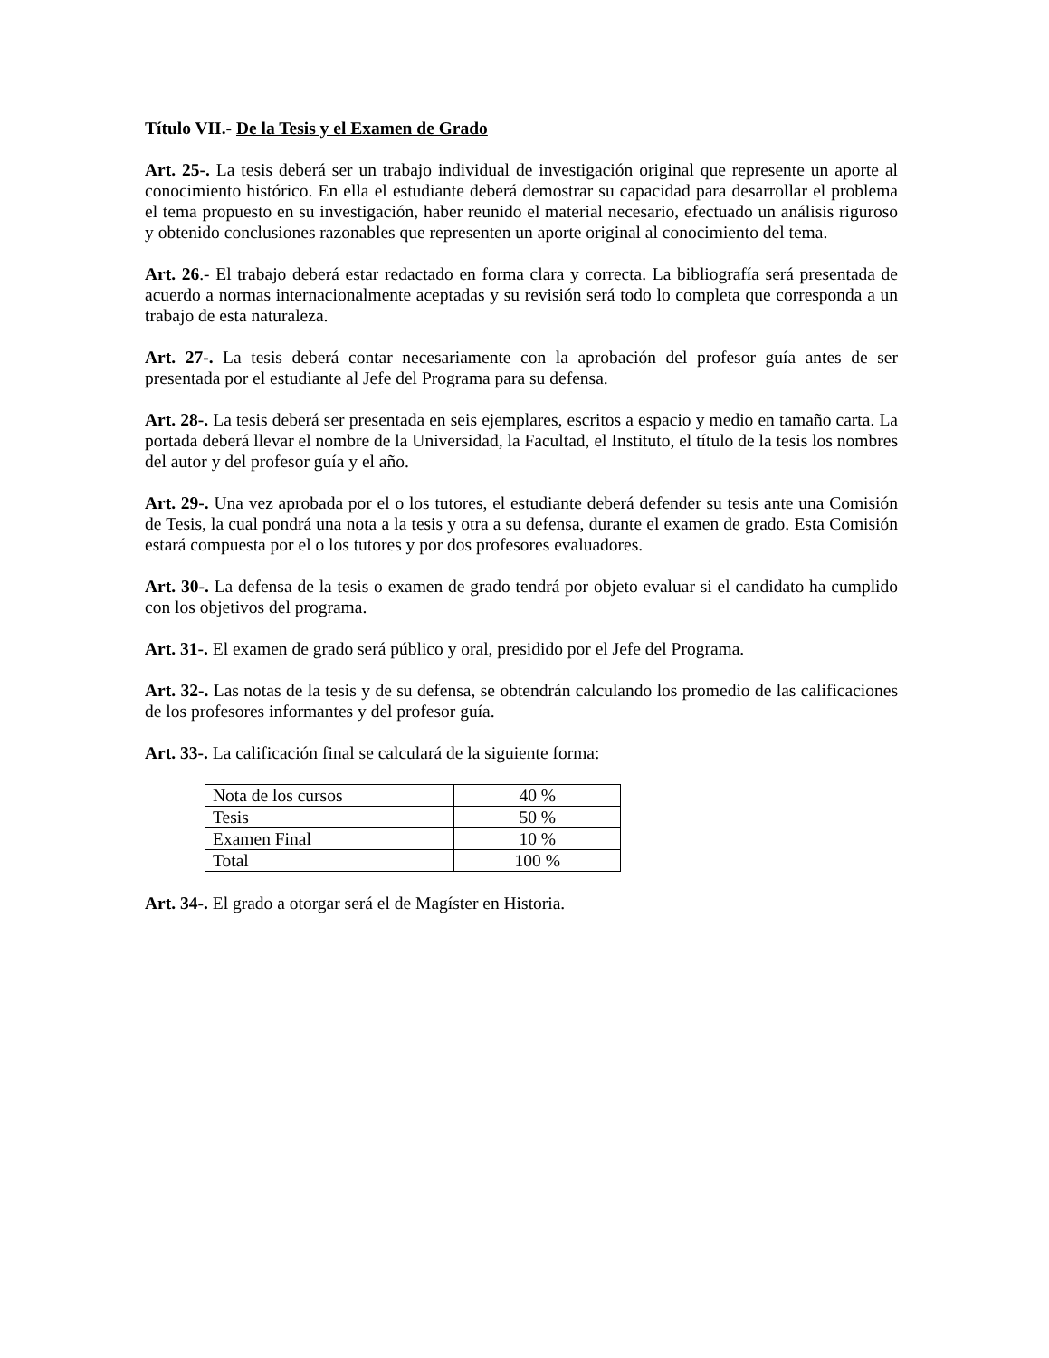Título VII.- De la Tesis y el Examen de Grado
Art. 25-. La tesis deberá ser un trabajo individual de investigación original que represente un aporte al conocimiento histórico. En ella el estudiante deberá demostrar su capacidad para desarrollar el problema el tema propuesto en su investigación, haber reunido el material necesario, efectuado un análisis riguroso y obtenido conclusiones razonables que representen un aporte original al conocimiento del tema.
Art. 26.- El trabajo deberá estar redactado en forma clara y correcta. La bibliografía será presentada de acuerdo a normas internacionalmente aceptadas y su revisión será todo lo completa que corresponda a un trabajo de esta naturaleza.
Art. 27-. La tesis deberá contar necesariamente con la aprobación del profesor guía antes de ser presentada por el estudiante al Jefe del Programa para su defensa.
Art. 28-. La tesis deberá ser presentada en seis ejemplares, escritos a espacio y medio en tamaño carta. La portada deberá llevar el nombre de la Universidad, la Facultad, el Instituto, el título de la tesis los nombres del autor y del profesor guía y el año.
Art. 29-. Una vez aprobada por el o los tutores, el estudiante deberá defender su tesis ante una Comisión de Tesis, la cual pondrá una nota a la tesis y otra a su defensa, durante el examen de grado. Esta Comisión estará compuesta por el o los tutores y por dos profesores evaluadores.
Art. 30-. La defensa de la tesis o examen de grado tendrá por objeto evaluar si el candidato ha cumplido con los objetivos del programa.
Art. 31-. El examen de grado será público y oral, presidido por el Jefe del Programa.
Art. 32-. Las notas de la tesis y de su defensa, se obtendrán calculando los promedio de las calificaciones de los profesores informantes y del profesor guía.
Art. 33-. La calificación final se calculará de la siguiente forma:
| Nota de los cursos | 40 % |
| Tesis | 50 % |
| Examen Final | 10 % |
| Total | 100 % |
Art. 34-. El grado a otorgar será el de Magíster en Historia.